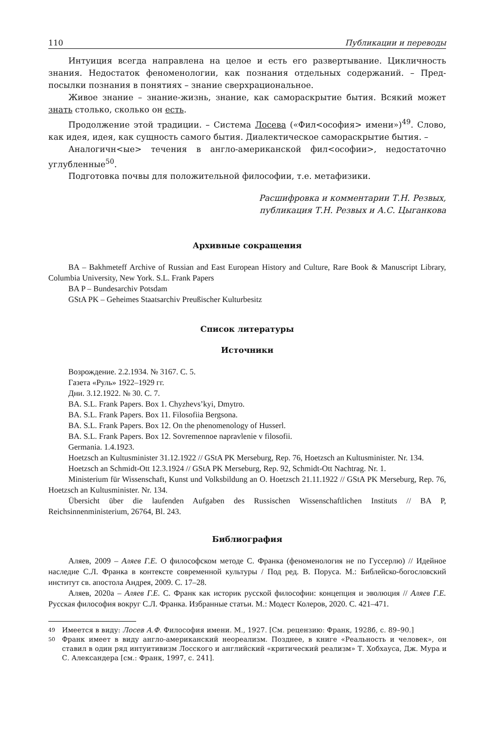110 Публикации и переводы
Интуиция всегда направлена на целое и есть его развертывание. Цикличность знания. Недостаток феноменологии, как познания отдельных содержаний. – Пред­посылки познания в понятиях – знание сверхрациональное.
Живое знание – знание-жизнь, знание, как самораскрытие бытия. Всякий может знать столько, сколько он есть.
Продолжение этой традиции. – Система Лосева («Фил<ософия> имени»)<sup>49</sup>. Слово, как идея, идея, как сущность самого бытия. Диалектическое самораскрытие бытия. –
Аналогичн<ые> течения в англо-американской фил<ософии>, недостаточно углубленные<sup>50</sup>.
Подготовка почвы для положительной философии, т.е. метафизики.
Расшифровка и комментарии Т.Н. Резвых,
публикация Т.Н. Резвых и А.С. Цыганкова
Архивные сокращения
BA – Bakhmeteff Archive of Russian and East European History and Culture, Rare Book & Manu­script Library, Columbia University, New York. S.L. Frank Papers
BA P – Bundesarchiv Potsdam
GStA PK – Geheimes Staatsarchiv Preußischer Kulturbesitz
Список литературы
Источники
Возрождение. 2.2.1934. № 3167. С. 5.
Газета «Руль» 1922–1929 гг.
Дни. 3.12.1922. № 30. С. 7.
BA. S.L. Frank Papers. Box 1. Chyzhevs’kyi, Dmytro.
BA. S.L. Frank Papers. Box 11. Filosofiia Bergsona.
BA. S.L. Frank Papers. Box 12. On the phenomenology of Husserl.
BA. S.L. Frank Papers. Box 12. Sovremennoe napravlenie v filosofii.
Germania. 1.4.1923.
Hoetzsch an Kultusminister 31.12.1922 // GStA PK Merseburg, Rep. 76, Hoetzsch an Kultusminis­ter. Nr. 134.
Hoetzsch an Schmidt-Ott 12.3.1924 // GStA PK Merseburg, Rep. 92, Schmidt-Ott Nachtrag. Nr. 1.
Ministerium für Wissenschaft, Kunst und Volksbildung an O. Hoetzsch 21.11.1922 // GStA PK Merseburg, Rep. 76, Hoetzsch an Kultusminister. Nr. 134.
Übersicht über die laufenden Aufgaben des Russischen Wissenschaftlichen Instituts // BA P, Reichsinnenministerium, 26764, Bl. 243.
Библиография
Аляев, 2009 – Аляев Г.Е. О философском методе С. Франка (феноменология не по Гуссер­лю) // Идейное наследие С.Л. Франка в контексте современной культуры / Под ред. В. Поруса. М.: Библейско-богословский институт св. апостола Андрея, 2009. С. 17–28.
Аляев, 2020а – Аляев Г.Е. С. Франк как историк русской философии: концепция и эволю­ция // Аляев Г.Е. Русская философия вокруг С.Л. Франка. Избранные статьи. М.: Модест Коле­ров, 2020. С. 421–471.
49
Имеется в виду: Лосев А.Ф. Философия имени. М., 1927. [См. рецензию: Франк, 1928б, с. 89–90.]
50
Франк имеет в виду англо-американский неореализм. Позднее, в книге «Реальность и человек», он ставил в один ряд интуитивизм Лосского и английский «критический реализм» Т. Хобхауса, Дж. Мура и С. Александера [см.: Франк, 1997, с. 241].